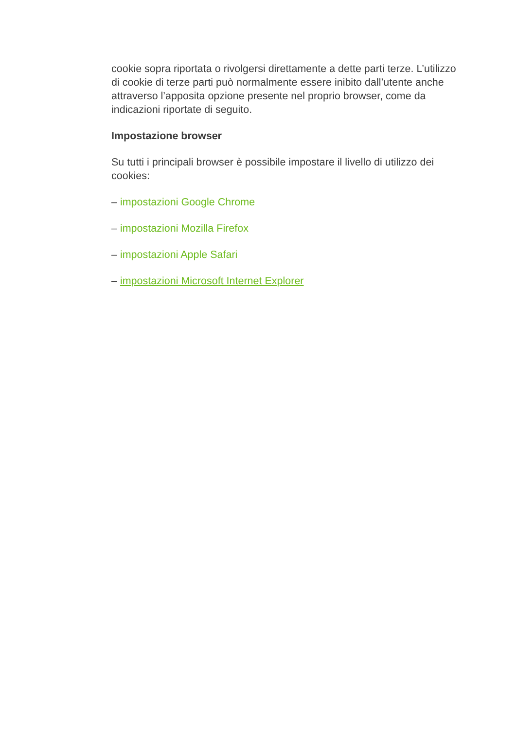cookie sopra riportata o rivolgersi direttamente a dette parti terze. L’utilizzo di cookie di terze parti può normalmente essere inibito dall’utente anche attraverso l’apposita opzione presente nel proprio browser, come da indicazioni riportate di seguito.
Impostazione browser
Su tutti i principali browser è possibile impostare il livello di utilizzo dei cookies:
– impostazioni Google Chrome
– impostazioni Mozilla Firefox
– impostazioni Apple Safari
– impostazioni Microsoft Internet Explorer